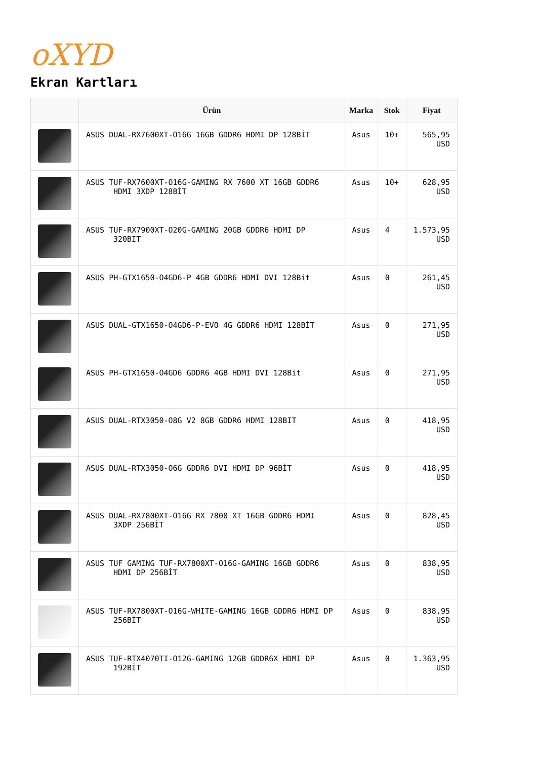oXYD
Ekran Kartları
| | Ürün | Marka | Stok | Fiyat |
| --- | --- | --- | --- | --- |
| | ASUS DUAL-RX7600XT-O16G 16GB GDDR6 HDMI DP 128BİT | Asus | 10+ | 565,95 USD |
| | ASUS TUF-RX7600XT-O16G-GAMING RX 7600 XT 16GB GDDR6 HDMI 3XDP 128BİT | Asus | 10+ | 628,95 USD |
| | ASUS TUF-RX7900XT-O20G-GAMING 20GB GDDR6 HDMI DP 320BIT | Asus | 4 | 1.573,95 USD |
| | ASUS PH-GTX1650-O4GD6-P 4GB GDDR6 HDMI DVI 128Bit | Asus | 0 | 261,45 USD |
| | ASUS DUAL-GTX1650-O4GD6-P-EVO 4G GDDR6 HDMI 128BİT | Asus | 0 | 271,95 USD |
| | ASUS PH-GTX1650-O4GD6 GDDR6 4GB HDMI DVI 128Bit | Asus | 0 | 271,95 USD |
| | ASUS DUAL-RTX3050-O8G V2 8GB GDDR6 HDMI 128BIT | Asus | 0 | 418,95 USD |
| | ASUS DUAL-RTX3050-O6G GDDR6 DVI HDMI DP 96BİT | Asus | 0 | 418,95 USD |
| | ASUS DUAL-RX7800XT-O16G RX 7800 XT 16GB GDDR6 HDMI 3XDP 256BİT | Asus | 0 | 828,45 USD |
| | ASUS TUF GAMING TUF-RX7800XT-O16G-GAMING 16GB GDDR6 HDMI DP 256BİT | Asus | 0 | 838,95 USD |
| | ASUS TUF-RX7800XT-O16G-WHITE-GAMING 16GB GDDR6 HDMI DP 256BİT | Asus | 0 | 838,95 USD |
| | ASUS TUF-RTX4070TI-O12G-GAMING 12GB GDDR6X HDMI DP 192BİT | Asus | 0 | 1.363,95 USD |